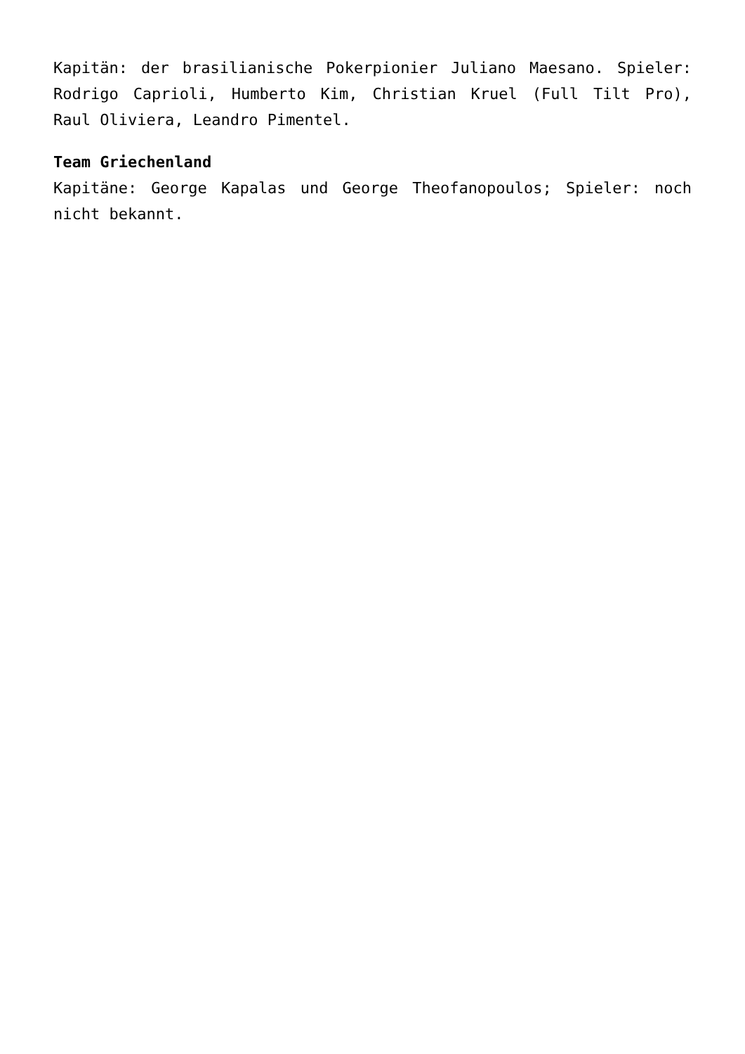Kapitän: der brasilianische Pokerpionier Juliano Maesano. Spieler: Rodrigo Caprioli, Humberto Kim, Christian Kruel (Full Tilt Pro), Raul Oliviera, Leandro Pimentel.
Team Griechenland
Kapitäne: George Kapalas und George Theofanopoulos; Spieler: noch nicht bekannt.